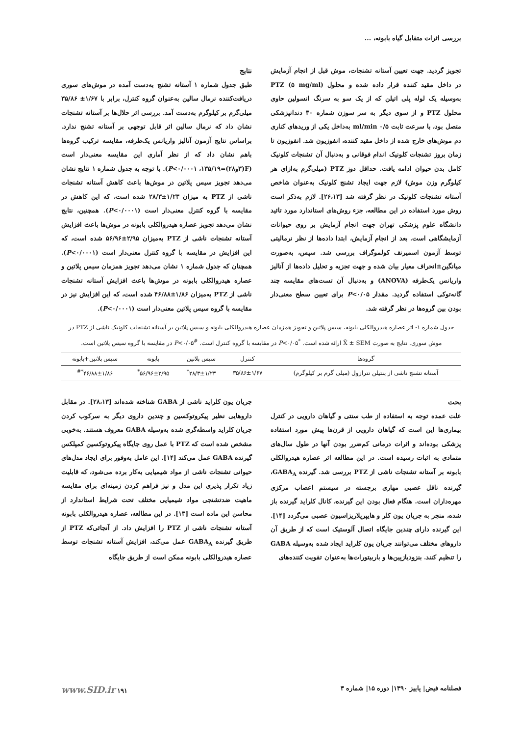بررسی اثرات متقابل گیاه بابونه، ...
تجویز گردید. جهت تعیین آستانه تشنجات، موش قبل از انجام آزمایش در داخل مقید کننده قرار داده شده و محلول PTZ (۵ mg/ml) به‌وسیله یک لوله پلی اتیلن که از یک سو به سرنگ انسولین حاوی محلول PTZ و از سوی دیگر به سر سوزن شماره ۳۰ دندانپزشکی متصل بود، با سرعت ثابت ۰/۵ ml/min به‌داخل یکی از وریدهای کناری دم موش‌های خارج شده از داخل مقید کننده، انفوزیون شد. انفوزیون تا زمان بروز تشنجات کلونیک اندام فوقانی و به‌دنبال آن تشنجات کلونیک کامل بدن حیوان ادامه یافت. حداقل دوز PTZ (میلی‌گرم به‌ازای هر کیلوگرم وزن موش) لازم جهت ایجاد تشنج کلونیک به‌عنوان شاخص آستانه تشنجات کلونیک در نظر گرفته شد [۲۶،۱۳]. لازم به‌ذکر است روش مورد استفاده در این مطالعه، جزء روش‌های استاندارد مورد تائید دانشگاه علوم پزشکی تهران جهت انجام آزمایش بر روی حیوانات آزمایشگاهی است. بعد از انجام آزمایش، ابتدا داده‌ها از نظر نرمالیتی توسط آزمون اسمیرنف کولموگراف بررسی شد. سپس، به‌صورت میانگین±انحراف معیار بیان شده و جهت تجزیه و تحلیل داده‌ها از آنالیز واریانس یک‌طرفه (ANOVA) و به‌دنبال آن تست‌های مقایسه چند گانه‌توکی استفاده گردید. مقدار P<۰/۰۵ برای تعیین سطح معنی‌دار بودن بین گروه‌ها در نظر گرفته شد.
نتایج
طبق جدول شماره ۱ آستانه تشنج به‌دست آمده در موش‌های سوری دریافت‌کننده نرمال سالین به‌عنوان گروه کنترل، برابر با ۱/۶۷± ۳۵/۸۶ میلی‌گرم بر کیلوگرم به‌دست آمد. بررسی اثر حلال‌ها بر آستانه تشنجات نشان داد که نرمال سالین اثر قابل توجهی بر آستانه تشنج ندارد. براساس نتایج آزمون آنالیز واریانس یک‌طرفه، مقایسه ترکیب گروه‌ها باهم نشان داد که از نظر آماری این مقایسه معنی‌دار است (F(۳و۲۸)=۱۳۵/۱۹، P<۰/۰۰۰۱). با توجه به جدول شماره ۱ نتایج نشان می‌دهد تجویز سیس پلاتین در موش‌ها باعث کاهش آستانه تشنجات ناشی از PTZ به میزان ۱/۲۳±۲۸/۳ شده است، که این کاهش در مقایسه با گروه کنترل معنی‌دار است (P<۰/۰۰۰۱). همچنین، نتایج نشان می‌دهد تجویز عصاره هیدروالکلی بابونه در موش‌ها باعث افزایش آستانه تشنجات ناشی از PTZ به‌میزان ۲/۹۵±۵۶/۹۶ شده است، که این افزایش در مقایسه با گروه کنترل معنی‌دار است (P<۰/۰۰۰۱). همچنان که جدول شماره ۱ نشان می‌دهد تجویز همزمان سیس پلاتین و عصاره هیدروالکلی بابونه در موش‌ها باعث افزایش آستانه تشنجات ناشی از PTZ به‌میزان ۱/۸۶±۴۶/۸۸ شده است، که این افزایش نیز در مقایسه با گروه سیس پلاتین معنی‌دار است (P<۰/۰۰۰۱).
جدول شماره ۱- اثر عصاره هیدروالکلی بابونه، سیس پلاتین و تجویز همزمان عصاره هیدروالکلی بابونه و سیس پلاتین بر آستانه تشنجات کلونیک ناشی از PTZ در موش سوری. نتایج به صورت X̄ ± SEM ارائه شده است. <sup>*</sup>P<۰/۰۵ در مقایسه با گروه کنترل است. <sup>#</sup>P<۰/۰۵ در مقایسه با گروه سیس پلاتین است.
| گروه‌ها | کنترل | سیس پلاتین | بابونه | سیس پلاتین+بابونه |
| --- | --- | --- | --- | --- |
| آستانه تشنج ناشی از پنتیلن تترازول (میلی گرم بر کیلوگرم) | ۳۵/۸۶±۱/۶۷ | ۲۸/۳±۱/۲۳<sup>*</sup> | ۵۶/۹۶±۲/۹۵<sup>*</sup> | ۴۶/۸۸±۱/۸۶<sup>*#</sup> |
بحث
علت عمده توجه به استفاده از طب سنتی و گیاهان دارویی در کنترل بیماری‌ها این است که گیاهان دارویی از قرن‌ها پیش مورد استفاده پزشکی بوده‌اند و اثرات درمانی کم‌ضرر بودن آنها در طول سال‌های متمادی به اثبات رسیده است. در این مطالعه اثر عصاره هیدروالکلی بابونه بر آستانه تشنجات ناشی از PTZ بررسی شد. گیرنده GABA<sub>A</sub>، گیرنده ناقل عصبی مهاری برجسته در سیستم اعصاب مرکزی مهره‌داران است. هنگام فعال بودن این گیرنده، کانال کلراید گیرنده باز شده، منجر به جریان یون کلر و هایپرپلاریزاسیون عصبی می‌گردد [۱۴]. این گیرنده دارای چندین جایگاه اتصال آلوستیک است که از طریق آن داروهای مختلف می‌توانند جریان یون کلراید ایجاد شده به‌وسیله GABA را تنظیم کنند. بنزودیازپین‌ها و باربیتورات‌ها به‌عنوان تقویت کننده‌های
جریان یون کلراید ناشی از GABA شناخته شده‌اند [۲۸،۱۳]. در مقابل داروهایی نظیر پیکروتوکسین و چندین داروی دیگر به سرکوب کردن جریان کلراید واسطه‌گری شده به‌وسیله GABA معروف هستند. به‌خوبی مشخص شده است که PTZ با عمل روی جایگاه پیکروتوکسین کمپلکس گیرنده GABA عمل می‌کند [۱۴]. این عامل به‌وفور برای ایجاد مدل‌های حیوانی تشنجات ناشی از مواد شیمیایی به‌کار برده می‌شود، که قابلیت زیاد تکرار پذیری این مدل و نیز فراهم کردن زمینه‌ای برای مقایسه ماهیت ضدتشنجی مواد شیمیایی مختلف تحت شرایط استاندارد از محاسن این ماده است [۱۳]. در این مطالعه، عصاره هیدروالکلی بابونه آستانه تشنجات ناشی از PTZ را افزایش داد. از آنجائی‌که PTZ از طریق گیرنده GABA<sub>A</sub> عمل می‌کند، افزایش آستانه تشنجات توسط عصاره هیدروالکلی بابونه ممکن است از طریق جایگاه
فصلنامه فیض| پاییز ۱۳۹۰| دوره ۱۵| شماره ۳ ۱۹۱ www.SID.ir